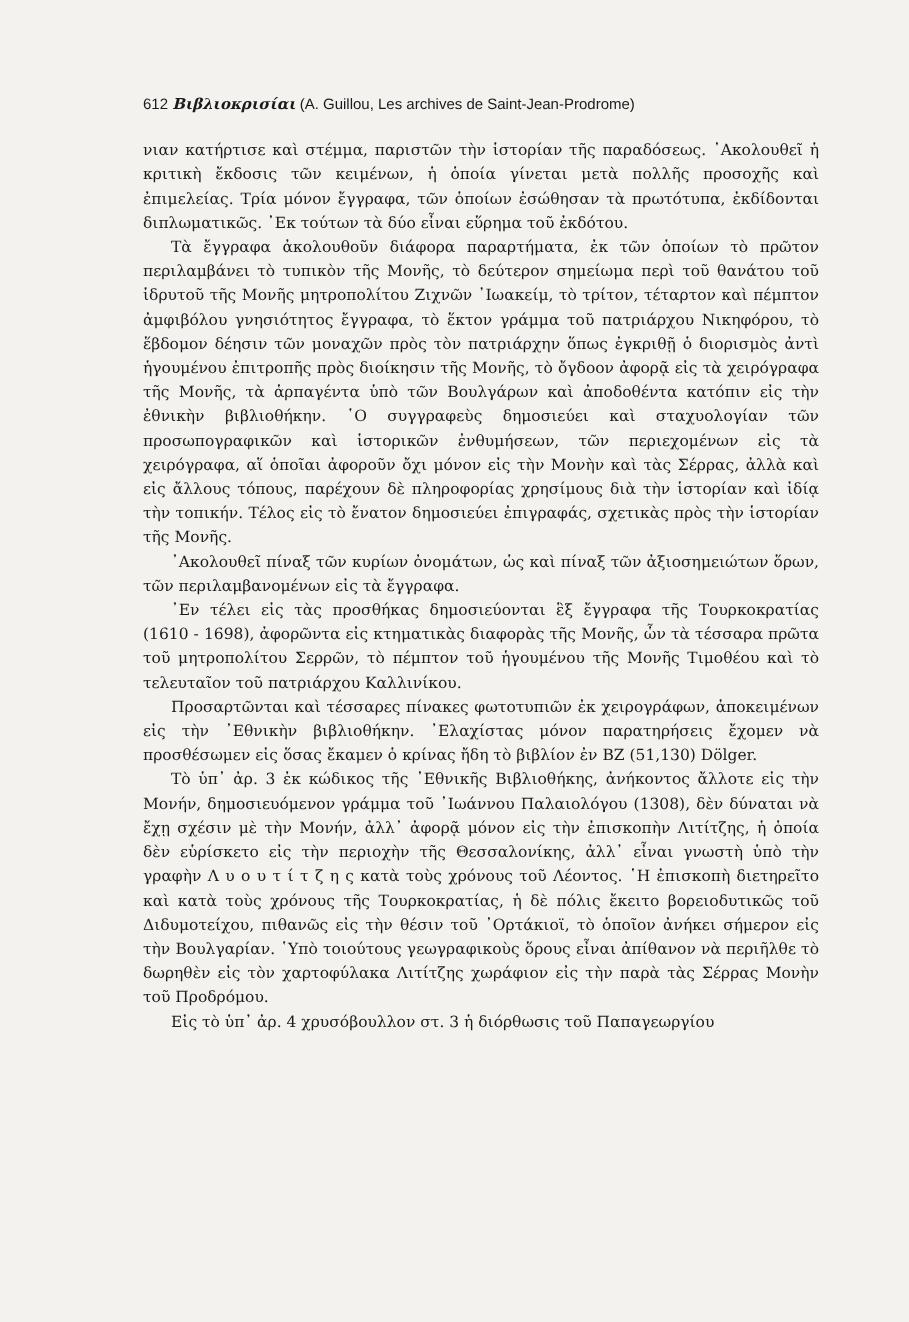612 Βιβλιοκρισίαι (A. Guillou, Les archives de Saint-Jean-Prodrome)
νιαν κατήρτισε καὶ στέμμα, παριστῶν τὴν ἱστορίαν τῆς παραδόσεως. ᾿Ακολουθεῖ ἡ κριτικὴ ἔκδοσις τῶν κειμένων, ἡ ὁποία γίνεται μετὰ πολλῆς προσοχῆς καὶ ἐπιμελείας. Τρία μόνον ἔγγραφα, τῶν ὁποίων ἐσώθησαν τὰ πρωτότυπα, ἐκδίδονται διπλωματικῶς. ᾿Εκ τούτων τὰ δύο εἶναι εὕρημα τοῦ ἐκδότου.
Τὰ ἔγγραφα ἀκολουθοῦν διάφορα παραρτήματα, ἐκ τῶν ὁποίων τὸ πρῶτον περιλαμβάνει τὸ τυπικὸν τῆς Μονῆς, τὸ δεύτερον σημείωμα περὶ τοῦ θανάτου τοῦ ἱδρυτοῦ τῆς Μονῆς μητροπολίτου Ζιχνῶν ᾿Ιωακείμ, τὸ τρίτον, τέταρτον καὶ πέμπτον ἀμφιβόλου γνησιότητος ἔγγραφα, τὸ ἕκτον γράμμα τοῦ πατριάρχου Νικηφόρου, τὸ ἕβδομον δέησιν τῶν μοναχῶν πρὸς τὸν πατριάρχην ὅπως ἐγκριθῇ ὁ διορισμὸς ἀντὶ ἡγουμένου ἐπιτροπῆς πρὸς διοίκησιν τῆς Μονῆς, τὸ ὄγδοον ἀφορᾷ εἰς τὰ χειρόγραφα τῆς Μονῆς, τὰ ἁρπαγέντα ὑπὸ τῶν Βουλγάρων καὶ ἀποδοθέντα κατόπιν εἰς τὴν ἐθνικὴν βιβλιοθήκην. ῾Ο συγγραφεὺς δημοσιεύει καὶ σταχυολογίαν τῶν προσωπογραφικῶν καὶ ἱστορικῶν ἐνθυμήσεων, τῶν περιεχομένων εἰς τὰ χειρόγραφα, αἵ ὁποῖαι ἀφοροῦν ὄχι μόνον εἰς τὴν Μονὴν καὶ τὰς Σέρρας, ἀλλὰ καὶ εἰς ἄλλους τόπους, παρέχουν δὲ πληροφορίας χρησίμους διὰ τὴν ἱστορίαν καὶ ἰδίᾳ τὴν τοπικήν. Τέλος εἰς τὸ ἔνατον δημοσιεύει ἐπιγραφάς, σχετικὰς πρὸς τὴν ἱστορίαν τῆς Μονῆς.
᾿Ακολουθεῖ πίναξ τῶν κυρίων ὀνομάτων, ὡς καὶ πίναξ τῶν ἀξιοσημειώτων ὅρων, τῶν περιλαμβανομένων εἰς τὰ ἔγγραφα.
᾿Εν τέλει εἰς τὰς προσθήκας δημοσιεύονται ἓξ ἔγγραφα τῆς Τουρκοκρατίας (1610 - 1698), ἀφορῶντα εἰς κτηματικὰς διαφορὰς τῆς Μονῆς, ὧν τὰ τέσσαρα πρῶτα τοῦ μητροπολίτου Σερρῶν, τὸ πέμπτον τοῦ ἡγουμένου τῆς Μονῆς Τιμοθέου καὶ τὸ τελευταῖον τοῦ πατριάρχου Καλλινίκου.
Προσαρτῶνται καὶ τέσσαρες πίνακες φωτοτυπιῶν ἐκ χειρογράφων, ἀποκειμένων εἰς τὴν ᾿Εθνικὴν βιβλιοθήκην. ᾿Ελαχίστας μόνον παρατηρήσεις ἔχομεν νὰ προσθέσωμεν εἰς ὅσας ἔκαμεν ὁ κρίνας ἤδη τὸ βιβλίον ἐν BZ (51,130) Dölger.
Τὸ ὑπ᾿ ἀρ. 3 ἐκ κώδικος τῆς ᾿Εθνικῆς Βιβλιοθήκης, ἀνήκοντος ἄλλοτε εἰς τὴν Μονήν, δημοσιευόμενον γράμμα τοῦ ᾿Ιωάννου Παλαιολόγου (1308), δὲν δύναται νὰ ἔχῃ σχέσιν μὲ τὴν Μονήν, ἀλλ᾿ ἀφορᾷ μόνον εἰς τὴν ἐπισκοπὴν Λιτίτζης, ἡ ὁποία δὲν εὑρίσκετο εἰς τὴν περιοχὴν τῆς Θεσσαλονίκης, ἀλλ᾿ εἶναι γνωστὴ ὑπὸ τὴν γραφὴν Λ υ ο υ τ ί τ ζ η ς κατὰ τοὺς χρόνους τοῦ Λέοντος. ῾Η ἐπισκοπὴ διετηρεῖτο καὶ κατὰ τοὺς χρόνους τῆς Τουρκοκρατίας, ἡ δὲ πόλις ἔκειτο βορειοδυτικῶς τοῦ Διδυμοτείχου, πιθανῶς εἰς τὴν θέσιν τοῦ ᾿Ορτάκιοϊ, τὸ ὁποῖον ἀνήκει σήμερον εἰς τὴν Βουλγαρίαν. ῾Υπὸ τοιούτους γεωγραφικοὺς ὅρους εἶναι ἀπίθανον νὰ περιῆλθε τὸ δωρηθὲν εἰς τὸν χαρτοφύλακα Λιτίτζης χωράφιον εἰς τὴν παρὰ τὰς Σέρρας Μονὴν τοῦ Προδρόμου.
Εἰς τὸ ὑπ᾿ ἀρ. 4 χρυσόβουλλον στ. 3 ἡ διόρθωσις τοῦ Παπαγεωργίου